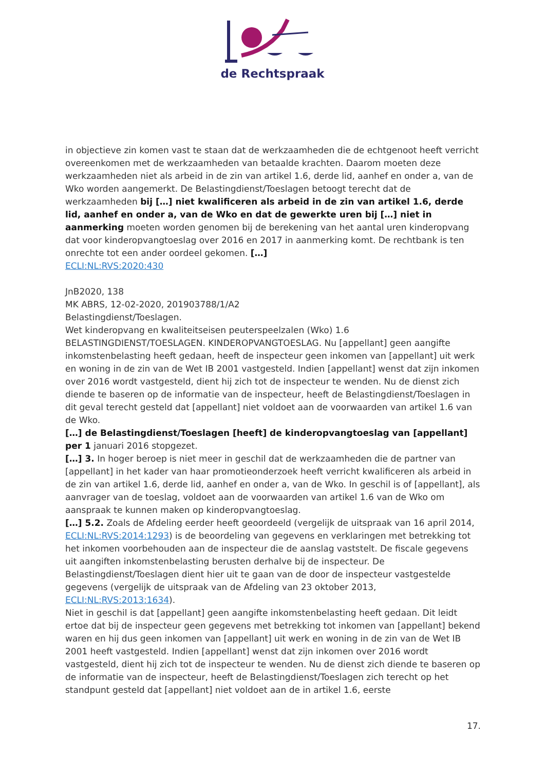de Rechtspraak
in objectieve zin komen vast te staan dat de werkzaamheden die de echtgenoot heeft verricht overeenkomen met de werkzaamheden van betaalde krachten. Daarom moeten deze werkzaamheden niet als arbeid in de zin van artikel 1.6, derde lid, aanhef en onder a, van de Wko worden aangemerkt. De Belastingdienst/Toeslagen betoogt terecht dat de werkzaamheden bij […] niet kwalificeren als arbeid in de zin van artikel 1.6, derde lid, aanhef en onder a, van de Wko en dat de gewerkte uren bij […] niet in aanmerking moeten worden genomen bij de berekening van het aantal uren kinderopvang dat voor kinderopvangtoeslag over 2016 en 2017 in aanmerking komt. De rechtbank is ten onrechte tot een ander oordeel gekomen. […]
ECLI:NL:RVS:2020:430
JnB2020, 138
MK ABRS, 12-02-2020, 201903788/1/A2
Belastingdienst/Toeslagen.
Wet kinderopvang en kwaliteitseisen peuterspeelzalen (Wko) 1.6
BELASTINGDIENST/TOESLAGEN. KINDEROPVANGTOESLAG. Nu [appellant] geen aangifte inkomstenbelasting heeft gedaan, heeft de inspecteur geen inkomen van [appellant] uit werk en woning in de zin van de Wet IB 2001 vastgesteld. Indien [appellant] wenst dat zijn inkomen over 2016 wordt vastgesteld, dient hij zich tot de inspecteur te wenden. Nu de dienst zich diende te baseren op de informatie van de inspecteur, heeft de Belastingdienst/Toeslagen in dit geval terecht gesteld dat [appellant] niet voldoet aan de voorwaarden van artikel 1.6 van de Wko.
[…] de Belastingdienst/Toeslagen [heeft] de kinderopvangtoeslag van [appellant] per 1 januari 2016 stopgezet.
[…] 3. In hoger beroep is niet meer in geschil dat de werkzaamheden die de partner van [appellant] in het kader van haar promotieonderzoek heeft verricht kwalificeren als arbeid in de zin van artikel 1.6, derde lid, aanhef en onder a, van de Wko. In geschil is of [appellant], als aanvrager van de toeslag, voldoet aan de voorwaarden van artikel 1.6 van de Wko om aanspraak te kunnen maken op kinderopvangtoeslag.
[…] 5.2. Zoals de Afdeling eerder heeft geoordeeld (vergelijk de uitspraak van 16 april 2014, ECLI:NL:RVS:2014:1293) is de beoordeling van gegevens en verklaringen met betrekking tot het inkomen voorbehouden aan de inspecteur die de aanslag vaststelt. De fiscale gegevens uit aangiften inkomstenbelasting berusten derhalve bij de inspecteur. De Belastingdienst/Toeslagen dient hier uit te gaan van de door de inspecteur vastgestelde gegevens (vergelijk de uitspraak van de Afdeling van 23 oktober 2013, ECLI:NL:RVS:2013:1634).
Niet in geschil is dat [appellant] geen aangifte inkomstenbelasting heeft gedaan. Dit leidt ertoe dat bij de inspecteur geen gegevens met betrekking tot inkomen van [appellant] bekend waren en hij dus geen inkomen van [appellant] uit werk en woning in de zin van de Wet IB 2001 heeft vastgesteld. Indien [appellant] wenst dat zijn inkomen over 2016 wordt vastgesteld, dient hij zich tot de inspecteur te wenden. Nu de dienst zich diende te baseren op de informatie van de inspecteur, heeft de Belastingdienst/Toeslagen zich terecht op het standpunt gesteld dat [appellant] niet voldoet aan de in artikel 1.6, eerste
17.